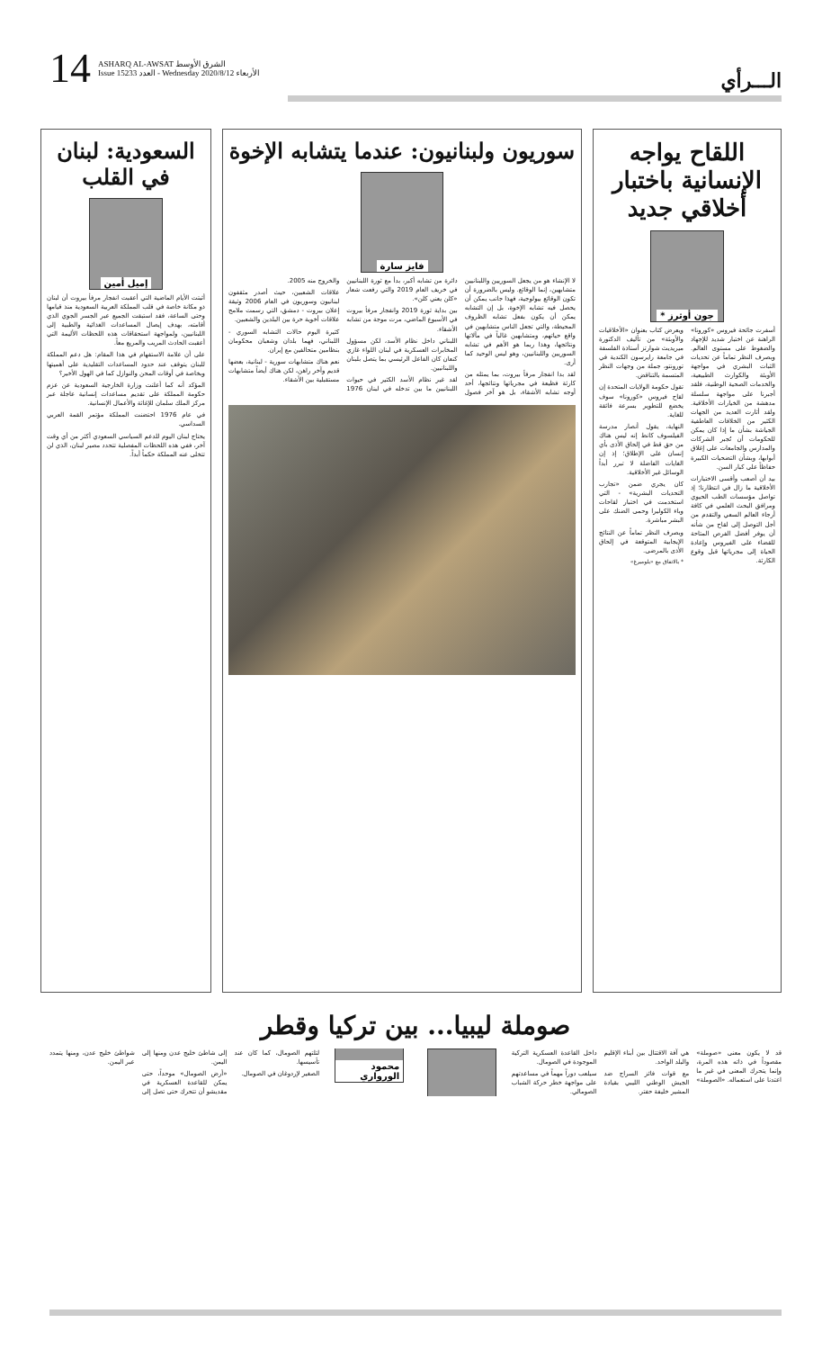الـــرأي
14
ASHARQ AL-AWSAT الشرق الأوسط
Issue 15233 العدد - Wednesday 2020/8/12 الأربعاء
اللقاح يواجه الإنسانية باختبار أخلاقي جديد
جون أوثرز *
أسفرت جائحة فيروس «كورونا» الراهنة عن اختبار شديد للإجهاد والضغوط على مستوى العالم. وبصرف النظر تماماً عن تحديات الثبات البشري في مواجهة الأوبئة والكوارث الطبيعية، والخدمات الصحية الوطنية، فلقد أجبرنا على مواجهة سلسلة مدهشة من الخيارات الأخلاقية. ولقد أثارت العديد من الجهات الكثير من الخلافات العاطفية الجياشة بشأن ما إذا كان يمكن للحكومات أن تُجبر الشركات والمدارس والجامعات على إغلاق أبوابها، وبشأن التضحيات الكبيرة حفاظاً على كبار السن.
بيد أن أصعب وأقسى الاختبارات الأخلاقية ما زال في انتظارنا؛ إذ تواصل مؤسسات الطب الحيوي ومرافق البحث العلمي في كافة أرجاء العالم السعي والتقدم من أجل التوصل إلى لقاح من شأنه أن يوفر أفضل الفرص المتاحة للقضاء على الفيروس وإعادة الحياة إلى مجرياتها قبل وقوع الكارثة.
ويعرض كتاب بعنوان «الأخلاقيات والأوبئة» من تأليف الدكتورة ميريديث شوارتز أستاذة الفلسفة في جامعة رايرسون الكندية في تورونتو، جملة من وجهات النظر المتسمة بالتناقض.
تقول حكومة الولايات المتحدة إن لقاح فيروس «كورونا» سوف يخضع للتطوير بسرعة فائقة للغاية.
النهاية، يقول أنصار مدرسة الفيلسوف كانط إنه ليس هناك من حق قط في إلحاق الأذى بأي إنسان على الإطلاق؛ إذ إن الغايات الفاضلة لا تبرر أبداً الوسائل غير الأخلاقية.
كان يجري ضمن «تجارب التحديات البشرية» - التي استخدمت في اختبار لقاحات وباء الكوليرا وحمى الضنك على البشر مباشرة.
وبصرف النظر تماماً عن النتائج الإيجابية المتوقعة في إلحاق الأذى بالمرضى.
* بالاتفاق مع «بلومبرغ»
سوريون ولبنانيون: عندما يتشابه الإخوة
فايز سارة
لا الإنشاء هو من يجعل السوريين واللبنانيين متشابهين، إنما الوقائع. وليس بالضرورة أن تكون الوقائع بيولوجية، فهذا جانب يمكن أن يحصل فيه تشابه الإخوة، بل إن التشابه يمكن أن يكون بفعل تشابه الظروف المحيطة، والتي تجعل الناس متشابهين في واقع حياتهم، ومتشابهين غالباً في مآلاتها ونتائجها، وهذا ربما هو الأهم في تشابه السوريين واللبنانيين، وهو ليس الوحيد كما أرى.
لقد بدا انفجار مرفأ بيروت، بما يمثله من كارثة فظيعة في مجرياتها ونتائجها، أحد أوجه تشابه الأشقاء، بل هو آخر فصول دائرة من تشابه أكبر، بدأ مع ثورة اللبنانيين في خريف العام 2019 والتي رفعت شعار «كلن يعني كلن».
بين بداية ثورة 2019 وانفجار مرفأ بيروت في الأسبوع الماضي، مرت موجة من تشابه الأشقاء.
اللبناني داخل نظام الأسد، لكن مسؤول المخابرات العسكرية في لبنان اللواء غازي كنعان كان الفاعل الرئيسي بما يتصل بلبنان واللبنانيين.
لقد غير نظام الأسد الكثير في حيوات اللبنانيين ما بين تدخله في لبنان 1976 والخروج منه 2005.
علاقات الشعبين، حيث أصدر مثقفون لبنانيون وسوريون في العام 2006 وثيقة إعلان بيروت - دمشق، التي رسمت ملامح علاقات أخوية حرة بين البلدين والشعبين.
كثيرة اليوم حالات التشابه السوري - اللبناني، فهما بلدان وشعبان محكومان بنظامين متحالفين مع إيران.
نعم هناك متشابهات سورية - لبنانية، بعضها قديم وآخر راهن، لكن هناك أيضاً متشابهات مستقبلية بين الأشقاء.
السعودية: لبنان في القلب
إميل أمين
أثبتت الأيام الماضية التي أعقبت انفجار مرفأ بيروت أن لبنان ذو مكانة خاصة في قلب المملكة العربية السعودية منذ قيامها وحتى الساعة، فقد استبقت الجميع عبر الجسر الجوي الذي أقامته، بهدف إيصال المساعدات الغذائية والطبية إلى اللبنانيين، ولمواجهة استحقاقات هذه اللحظات الأليمة التي أعقبت الحادث المريب والمريع معاً.
على أن علامة الاستفهام في هذا المقام: هل دعم المملكة للبنان يتوقف عند حدود المساعدات التقليدية على أهميتها وبخاصة في أوقات المحن والنوازل كما في الهول الأخير؟
المؤكد أنه كما أعلنت وزارة الخارجية السعودية عن عزم حكومة المملكة على تقديم مساعدات إنسانية عاجلة عبر مركز الملك سلمان للإغاثة والأعمال الإنسانية.
في عام 1976 احتضنت المملكة مؤتمر القمة العربي السداسي.
يحتاج لبنان اليوم للدعم السياسي السعودي أكثر من أي وقت آخر، ففي هذه اللحظات المفصلية تتحدد مصير لبنان، الذي لن تتخلى عنه المملكة حكماً أبداً.
صوملة ليبيا... بين تركيا وقطر
قد لا يكون معنى «صوملة» مقصوداً في ذاته هذه المرة، وإنما يتحرك المعنى في غير ما اعتدنا على استعماله. «الصوملة» هي آفة الاقتتال بين أبناء الإقليم والبلد الواحد.
مع قوات فائز السراج ضد الجيش الوطني الليبي بقيادة المشير خليفة حفتر.
داخل القاعدة العسكرية التركية الموجودة في الصومال.
سيلعب دوراً مهماً في مساعدتهم على مواجهة خطر حركة الشباب الصومالي.
محمود الورواري
لتلتهم الصومال، كما كان عند تأسيسها.
الصغير لإردوغان في الصومال.
إلى شاطئ خليج عدن ومنها إلى اليمن.
«أرض الصومال» موحداً، حتى يمكن للقاعدة العسكرية في مقديشو أن تتحرك حتى تصل إلى شواطئ خليج عدن، ومنها يتمدد عبر اليمن.